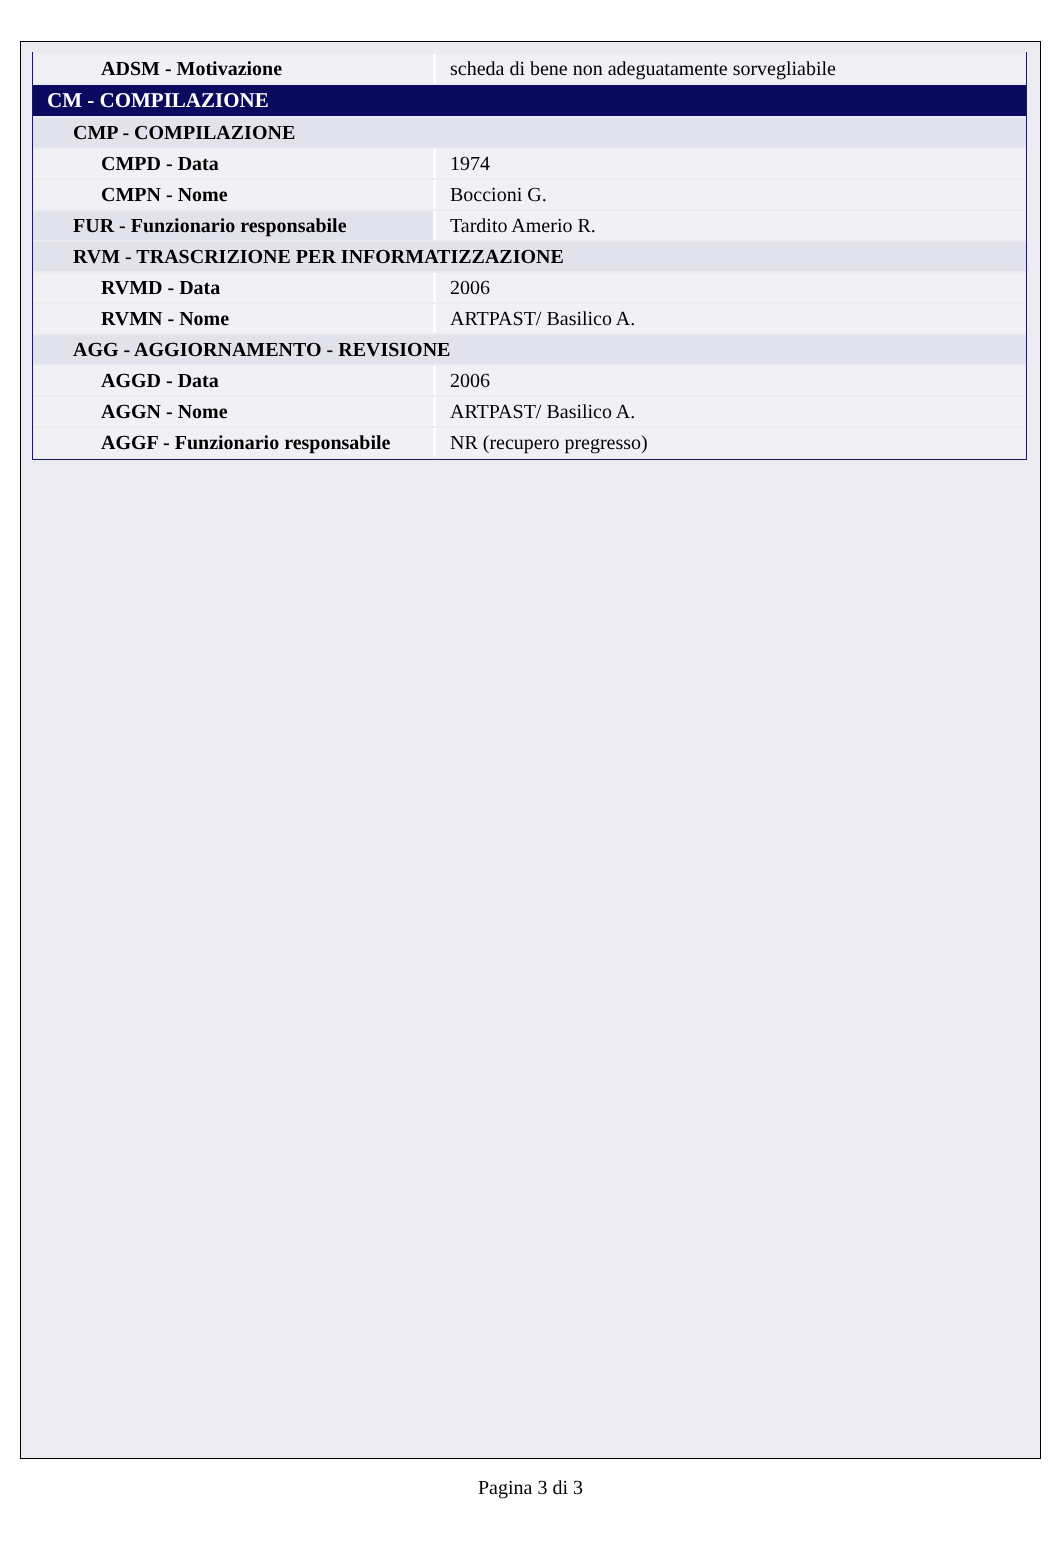| ADSM - Motivazione | scheda di bene non adeguatamente sorvegliabile |
| CM - COMPILAZIONE | |
| CMP - COMPILAZIONE | |
| CMPD - Data | 1974 |
| CMPN - Nome | Boccioni G. |
| FUR - Funzionario responsabile | Tardito Amerio R. |
| RVM - TRASCRIZIONE PER INFORMATIZZAZIONE | |
| RVMD - Data | 2006 |
| RVMN - Nome | ARTPAST/ Basilico A. |
| AGG - AGGIORNAMENTO - REVISIONE | |
| AGGD - Data | 2006 |
| AGGN - Nome | ARTPAST/ Basilico A. |
| AGGF - Funzionario responsabile | NR (recupero pregresso) |
Pagina 3 di 3